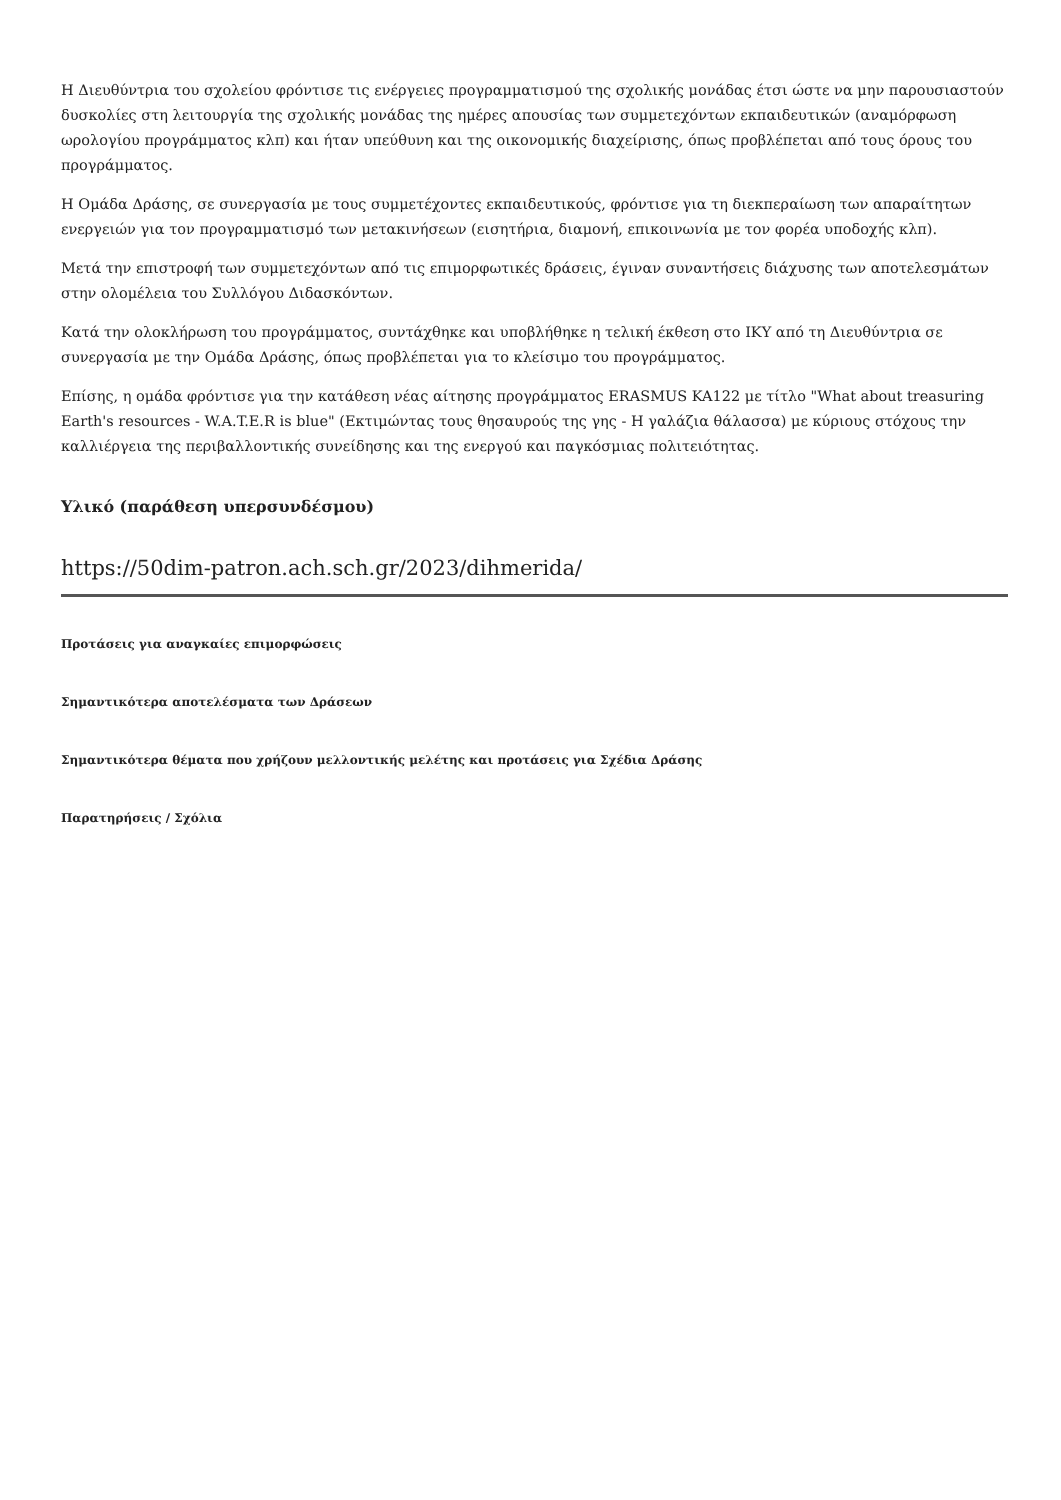Η Διευθύντρια του σχολείου φρόντισε τις ενέργειες προγραμματισμού της σχολικής μονάδας έτσι ώστε να μην παρουσιαστούν δυσκολίες στη λειτουργία της σχολικής μονάδας της ημέρες απουσίας των συμμετεχόντων εκπαιδευτικών (αναμόρφωση ωρολογίου προγράμματος κλπ) και ήταν υπεύθυνη και της οικονομικής διαχείρισης, όπως προβλέπεται από τους όρους του προγράμματος.
Η Ομάδα Δράσης, σε συνεργασία με τους συμμετέχοντες εκπαιδευτικούς, φρόντισε για τη διεκπεραίωση των απαραίτητων ενεργειών για τον προγραμματισμό των μετακινήσεων (εισητήρια, διαμονή, επικοινωνία με τον φορέα υποδοχής κλπ).
Μετά την επιστροφή των συμμετεχόντων από τις επιμορφωτικές δράσεις, έγιναν συναντήσεις διάχυσης των αποτελεσμάτων στην ολομέλεια του Συλλόγου Διδασκόντων.
Κατά την ολοκλήρωση του προγράμματος, συντάχθηκε και υποβλήθηκε η τελική έκθεση στο ΙΚΥ από τη Διευθύντρια σε συνεργασία με την Ομάδα Δράσης, όπως προβλέπεται για το κλείσιμο του προγράμματος.
Επίσης, η ομάδα φρόντισε για την κατάθεση νέας αίτησης προγράμματος ERASMUS KA122 με τίτλο "What about treasuring Earth's resources - W.A.T.E.R is blue" (Εκτιμώντας τους θησαυρούς της γης - Η γαλάζια θάλασσα) με κύριους στόχους την καλλιέργεια της περιβαλλοντικής συνείδησης και της ενεργού και παγκόσμιας πολιτειότητας.
Υλικό (παράθεση υπερσυνδέσμου)
https://50dim-patron.ach.sch.gr/2023/dihmerida/
Προτάσεις για αναγκαίες επιμορφώσεις
Σημαντικότερα αποτελέσματα των Δράσεων
Σημαντικότερα θέματα που χρήζουν μελλοντικής μελέτης και προτάσεις για Σχέδια Δράσης
Παρατηρήσεις / Σχόλια